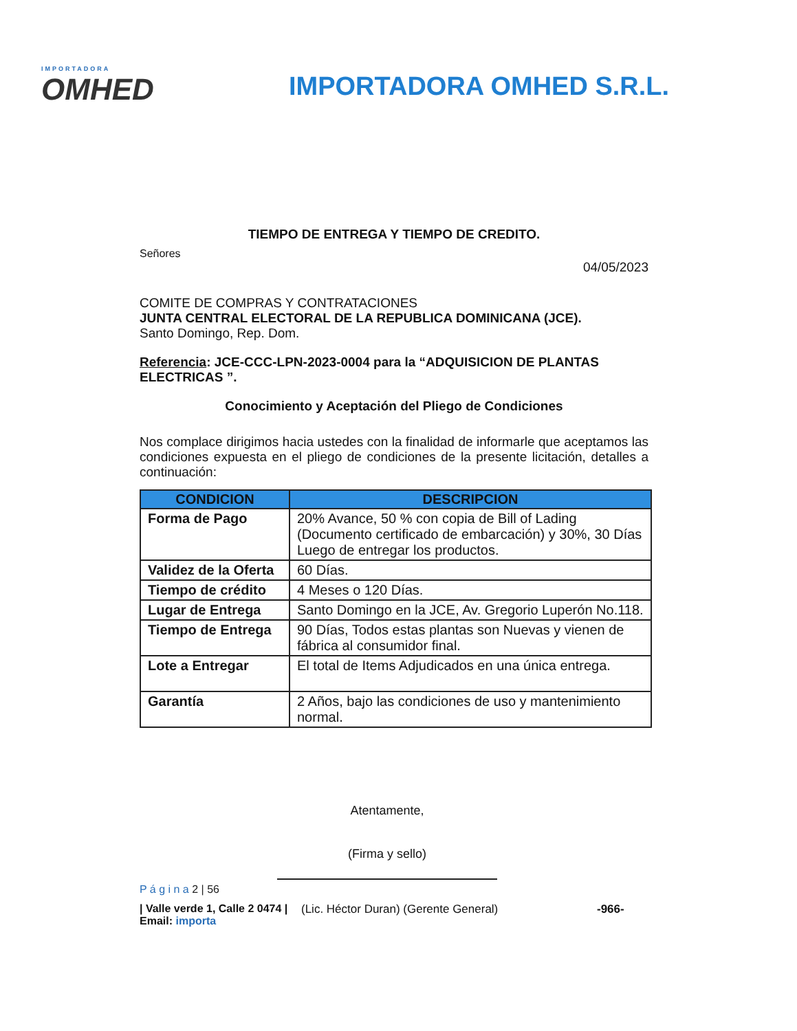IMPORTADORA
OMHED
IMPORTADORA OMHED S.R.L.
TIEMPO DE ENTREGA Y TIEMPO DE CREDITO.
Señores
04/05/2023
COMITE DE COMPRAS Y CONTRATACIONES
JUNTA CENTRAL ELECTORAL DE LA REPUBLICA DOMINICANA (JCE).
Santo Domingo, Rep. Dom.
Referencia: JCE-CCC-LPN-2023-0004 para la “ADQUISICION DE PLANTAS ELECTRICAS ”.
Conocimiento y Aceptación del Pliego de Condiciones
Nos complace dirigimos hacia ustedes con la finalidad de informarle que aceptamos las condiciones expuesta en el pliego de condiciones de la presente licitación, detalles a continuación:
| CONDICION | DESCRIPCION |
| --- | --- |
| Forma de Pago | 20% Avance, 50 % con copia de Bill of Lading (Documento certificado de embarcación) y 30%, 30 Días Luego de entregar los productos. |
| Validez de la Oferta | 60 Días. |
| Tiempo de crédito | 4 Meses o 120 Días. |
| Lugar de Entrega | Santo Domingo en la JCE, Av. Gregorio Luperón No.118. |
| Tiempo de Entrega | 90 Días, Todos estas plantas son Nuevas y vienen de fábrica al consumidor final. |
| Lote a Entregar | El total de Items Adjudicados en una única entrega. |
| Garantía | 2 Años, bajo las condiciones de uso y mantenimiento normal. |
Atentamente,
(Firma y sello)
P á g i n a 2 | 56
| Valle verde 1, Calle 2 0474 | Email: importa
(Lic. Héctor Duran) (Gerente General) -966-